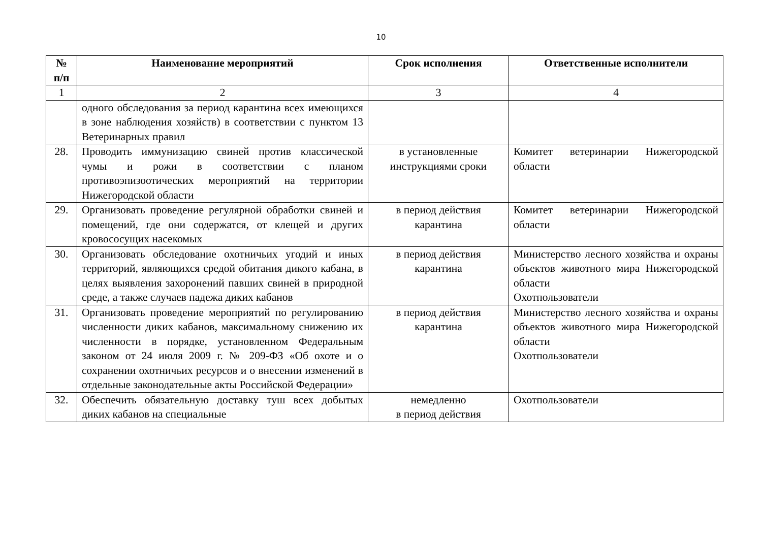10
| № п/п | Наименование мероприятий | Срок исполнения | Ответственные исполнители |
| --- | --- | --- | --- |
| 1 | 2 | 3 | 4 |
| | одного обследования за период карантина всех имеющихся в зоне наблюдения хозяйств) в соответствии с пунктом 13 Ветеринарных правил | | |
| 28. | Проводить иммунизацию свиней против классической чумы и рожи в соответствии с планом противоэпизоотических мероприятий на территории Нижегородской области | в установленные инструкциями сроки | Комитет ветеринарии Нижегородской области |
| 29. | Организовать проведение регулярной обработки свиней и помещений, где они содержатся, от клещей и других кровососущих насекомых | в период действия карантина | Комитет ветеринарии Нижегородской области |
| 30. | Организовать обследование охотничьих угодий и иных территорий, являющихся средой обитания дикого кабана, в целях выявления захоронений павших свиней в природной среде, а также случаев падежа диких кабанов | в период действия карантина | Министерство лесного хозяйства и охраны объектов животного мира Нижегородской области Охотпользователи |
| 31. | Организовать проведение мероприятий по регулированию численности диких кабанов, максимальному снижению их численности в порядке, установленном Федеральным законом от 24 июля 2009 г. № 209-ФЗ «Об охоте и о сохранении охотничьих ресурсов и о внесении изменений в отдельные законодательные акты Российской Федерации» | в период действия карантина | Министерство лесного хозяйства и охраны объектов животного мира Нижегородской области Охотпользователи |
| 32. | Обеспечить обязательную доставку туш всех добытых диких кабанов на специальные | немедленно в период действия | Охотпользователи |